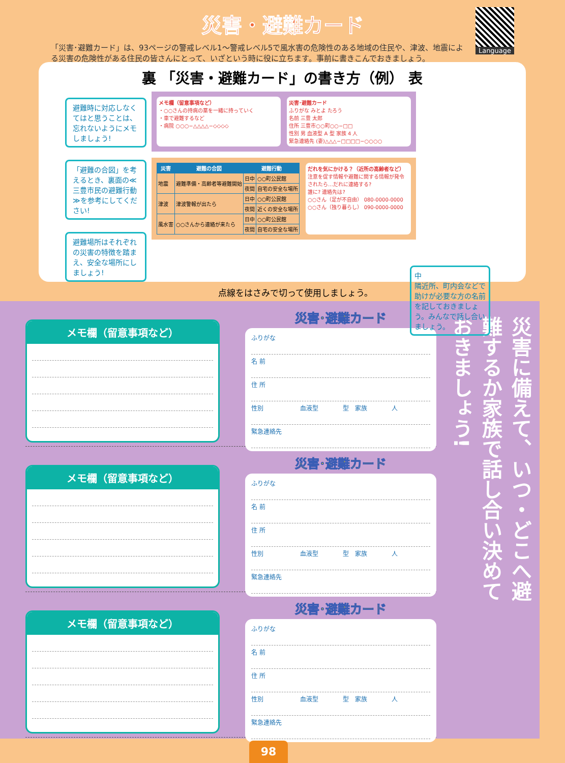災害・避難カード
「災害･避難カード」は、93ページの警戒レベル1～警戒レベル5で風水害の危険性のある地域の住民や、津波、地震による災害の危険性がある住民の皆さんにとって、いざという時に役に立ちます。事前に書きこんでおきましょう。
Language
裏 「災害・避難カード」の書き方（例） 表
避難時に対応しなくてはと思うことは、忘れないようにメモしましょう!
「避難の合図」を考えるとき、裏面の≪三豊市民の避難行動≫を参考にしてください!
避難場所はそれぞれの災害の特徴を踏まえ、安全な場所にしましょう!
メモ欄（留意事項など）
・○○さんの持病の薬を一緒に持っていく
・車で避難するなど
・病院 ○○○−△△△△−◇◇◇◇
災害･避難カード
ふりがな みとよ たろう
名前 三豊 太郎
住所 三豊市○○町○○−□□
性別 男 血液型 A 型 家族 4 人
緊急連絡先 (妻)△△△−□□□□−○○○○
| 災害 | 避難の合図 | 避難行動 | |
| --- | --- | --- | --- |
| 地震 | 避難準備・高齢者等避難開始 | 日中 | ○○町公民館 |
| | | 夜間 | 自宅の安全な場所 |
| 津波 | 津波警報が出たら | 日中 | ○○町公民館 |
| | | 夜間 | 近くの安全な場所 |
| 風水害 | ○○さんから連絡が来たら | 日中 | ○○町公民館 |
| | | 夜間 | 自宅の安全な場所 |
だれを気にかける？（近所の高齢者など）
注意を促す情報や避難に関する情報が発令されたら…だれに連絡する?
誰に? 連絡先は?
○○さん（足が不自由） 080-0000-0000
○○さん（独り暮らし） 090-0000-0000
中
隣近所、町内会などで助けが必要な方の名前を記しておきましょう。みんなで話し合いましょう。
点線をはさみで切って使用しましょう。
メモ欄（留意事項など）
災害･避難カード
ふりがな
名 前
住 所
性別　　　　　　血液型　　　　型　家族　　　　人
緊急連絡先
メモ欄（留意事項など）
災害･避難カード
ふりがな
名 前
住 所
性別　　　　　　血液型　　　　型　家族　　　　人
緊急連絡先
メモ欄（留意事項など）
災害･避難カード
ふりがな
名 前
住 所
性別　　　　　　血液型　　　　型　家族　　　　人
緊急連絡先
災害に備えて、いつ・どこへ避難するか家族で話し合い決めておきましょう!
98